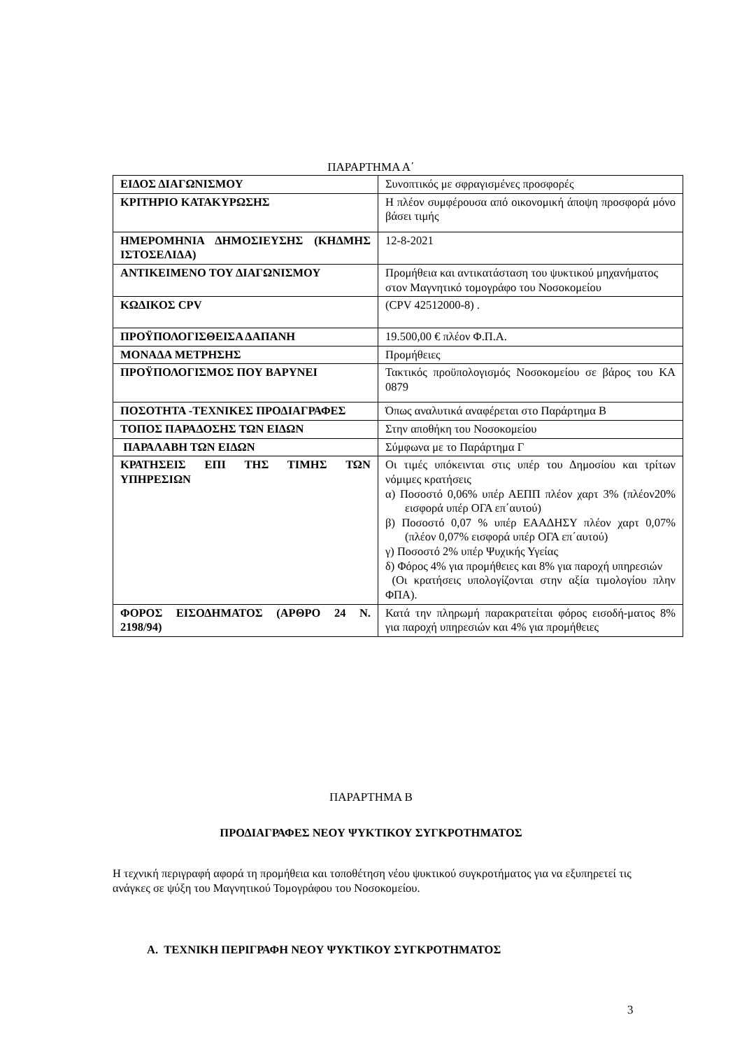ΠΑΡΑΡΤΗΜΑ Α΄
| ΕΙΔΟΣ ΔΙΑΓΩΝΙΣΜΟΥ | Συνοπτικός με σφραγισμένες προσφορές |
| ΚΡΙΤΗΡΙΟ ΚΑΤΑΚΥΡΩΣΗΣ | Η πλέον συμφέρουσα από οικονομική άποψη προσφορά μόνο βάσει τιμής |
| ΗΜΕΡΟΜΗΝΙΑ ΔΗΜΟΣΙΕΥΣΗΣ (ΚΗΔΜΗΣ ΙΣΤΟΣΕΛΙΔΑ) | 12-8-2021 |
| ΑΝΤΙΚΕΙΜΕΝΟ ΤΟΥ ΔΙΑΓΩΝΙΣΜΟΥ | Προμήθεια και αντικατάσταση του ψυκτικού μηχανήματος στον Μαγνητικό τομογράφο του Νοσοκομείου |
| ΚΩΔΙΚΟΣ CPV | (CPV 42512000-8) . |
| ΠΡΟΫΠΟΛΟΓΙΣΘΕΙΣΑ ΔΑΠΑΝΗ | 19.500,00 € πλέον Φ.Π.Α. |
| ΜΟΝΑΔΑ ΜΕΤΡΗΣΗΣ | Προμήθειες |
| ΠΡΟΫΠΟΛΟΓΙΣΜΟΣ ΠΟΥ ΒΑΡΥΝΕΙ | Τακτικός προϋπολογισμός Νοσοκομείου σε βάρος του ΚΑ 0879 |
| ΠΟΣΟΤΗΤΑ -ΤΕΧΝΙΚΕΣ ΠΡΟΔΙΑΓΡΑΦΕΣ | Όπως αναλυτικά αναφέρεται στο Παράρτημα Β |
| ΤΟΠΟΣ ΠΑΡΑΔΟΣΗΣ ΤΩΝ ΕΙΔΩΝ | Στην αποθήκη του Νοσοκομείου |
| ΠΑΡΑΛΑΒΗ ΤΩΝ ΕΙΔΩΝ | Σύμφωνα με το Παράρτημα Γ |
| ΚΡΑΤΗΣΕΙΣ ΕΠΙ ΤΗΣ ΤΙΜΗΣ ΤΩΝ ΥΠΗΡΕΣΙΩΝ | Οι τιμές υπόκεινται στις υπέρ του Δημοσίου και τρίτων νόμιμες κρατήσεις α) Ποσοστό 0,06% υπέρ ΑΕΠΠ πλέον χαρτ 3% (πλέον20% εισφορά υπέρ ΟΓΑ επ΄αυτού) β) Ποσοστό 0,07 % υπέρ ΕΑΑΔΗΣΥ πλέον χαρτ 0,07% (πλέον 0,07% εισφορά υπέρ ΟΓΑ επ΄αυτού) γ) Ποσοστό 2% υπέρ Ψυχικής Υγείας δ) Φόρος 4% για προμήθειες και 8% για παροχή υπηρεσιών (Οι κρατήσεις υπολογίζονται στην αξία τιμολογίου πλην ΦΠΑ). |
| ΦΟΡΟΣ ΕΙΣΟΔΗΜΑΤΟΣ (ΑΡΘΡΟ 24 Ν. 2198/94) | Κατά την πληρωμή παρακρατείται φόρος εισοδή-ματος 8% για παροχή υπηρεσιών και 4% για προμήθειες |
ΠΑΡΑΡΤΗΜΑ Β
ΠΡΟΔΙΑΓΡΑΦΕΣ ΝΕΟΥ ΨΥΚΤΙΚΟΥ ΣΥΓΚΡΟΤΗΜΑΤΟΣ
Η τεχνική περιγραφή αφορά τη προμήθεια και τοποθέτηση νέου ψυκτικού συγκροτήματος για να εξυπηρετεί τις ανάγκες σε ψύξη του Μαγνητικού Τομογράφου του Νοσοκομείου.
Α. ΤΕΧΝΙΚΗ ΠΕΡΙΓΡΑΦΗ ΝΕΟΥ ΨΥΚΤΙΚΟΥ ΣΥΓΚΡΟΤΗΜΑΤΟΣ
3